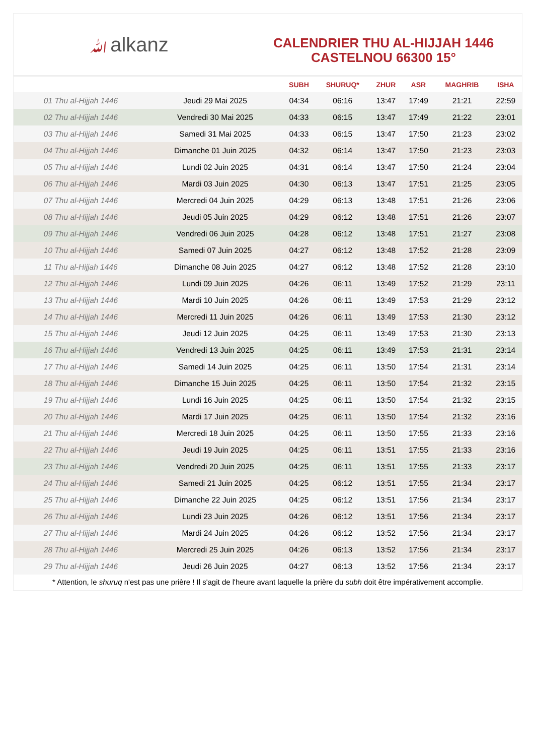ﷲalkanz
CALENDRIER THU AL-HIJJAH 1446
CASTELNOU 66300 15°
| | | SUBH | SHURUQ* | ZHUR | ASR | MAGHRIB | ISHA |
| --- | --- | --- | --- | --- | --- | --- | --- |
| 01 Thu al-Hijjah 1446 | Jeudi 29 Mai 2025 | 04:34 | 06:16 | 13:47 | 17:49 | 21:21 | 22:59 |
| 02 Thu al-Hijjah 1446 | Vendredi 30 Mai 2025 | 04:33 | 06:15 | 13:47 | 17:49 | 21:22 | 23:01 |
| 03 Thu al-Hijjah 1446 | Samedi 31 Mai 2025 | 04:33 | 06:15 | 13:47 | 17:50 | 21:23 | 23:02 |
| 04 Thu al-Hijjah 1446 | Dimanche 01 Juin 2025 | 04:32 | 06:14 | 13:47 | 17:50 | 21:23 | 23:03 |
| 05 Thu al-Hijjah 1446 | Lundi 02 Juin 2025 | 04:31 | 06:14 | 13:47 | 17:50 | 21:24 | 23:04 |
| 06 Thu al-Hijjah 1446 | Mardi 03 Juin 2025 | 04:30 | 06:13 | 13:47 | 17:51 | 21:25 | 23:05 |
| 07 Thu al-Hijjah 1446 | Mercredi 04 Juin 2025 | 04:29 | 06:13 | 13:48 | 17:51 | 21:26 | 23:06 |
| 08 Thu al-Hijjah 1446 | Jeudi 05 Juin 2025 | 04:29 | 06:12 | 13:48 | 17:51 | 21:26 | 23:07 |
| 09 Thu al-Hijjah 1446 | Vendredi 06 Juin 2025 | 04:28 | 06:12 | 13:48 | 17:51 | 21:27 | 23:08 |
| 10 Thu al-Hijjah 1446 | Samedi 07 Juin 2025 | 04:27 | 06:12 | 13:48 | 17:52 | 21:28 | 23:09 |
| 11 Thu al-Hijjah 1446 | Dimanche 08 Juin 2025 | 04:27 | 06:12 | 13:48 | 17:52 | 21:28 | 23:10 |
| 12 Thu al-Hijjah 1446 | Lundi 09 Juin 2025 | 04:26 | 06:11 | 13:49 | 17:52 | 21:29 | 23:11 |
| 13 Thu al-Hijjah 1446 | Mardi 10 Juin 2025 | 04:26 | 06:11 | 13:49 | 17:53 | 21:29 | 23:12 |
| 14 Thu al-Hijjah 1446 | Mercredi 11 Juin 2025 | 04:26 | 06:11 | 13:49 | 17:53 | 21:30 | 23:12 |
| 15 Thu al-Hijjah 1446 | Jeudi 12 Juin 2025 | 04:25 | 06:11 | 13:49 | 17:53 | 21:30 | 23:13 |
| 16 Thu al-Hijjah 1446 | Vendredi 13 Juin 2025 | 04:25 | 06:11 | 13:49 | 17:53 | 21:31 | 23:14 |
| 17 Thu al-Hijjah 1446 | Samedi 14 Juin 2025 | 04:25 | 06:11 | 13:50 | 17:54 | 21:31 | 23:14 |
| 18 Thu al-Hijjah 1446 | Dimanche 15 Juin 2025 | 04:25 | 06:11 | 13:50 | 17:54 | 21:32 | 23:15 |
| 19 Thu al-Hijjah 1446 | Lundi 16 Juin 2025 | 04:25 | 06:11 | 13:50 | 17:54 | 21:32 | 23:15 |
| 20 Thu al-Hijjah 1446 | Mardi 17 Juin 2025 | 04:25 | 06:11 | 13:50 | 17:54 | 21:32 | 23:16 |
| 21 Thu al-Hijjah 1446 | Mercredi 18 Juin 2025 | 04:25 | 06:11 | 13:50 | 17:55 | 21:33 | 23:16 |
| 22 Thu al-Hijjah 1446 | Jeudi 19 Juin 2025 | 04:25 | 06:11 | 13:51 | 17:55 | 21:33 | 23:16 |
| 23 Thu al-Hijjah 1446 | Vendredi 20 Juin 2025 | 04:25 | 06:11 | 13:51 | 17:55 | 21:33 | 23:17 |
| 24 Thu al-Hijjah 1446 | Samedi 21 Juin 2025 | 04:25 | 06:12 | 13:51 | 17:55 | 21:34 | 23:17 |
| 25 Thu al-Hijjah 1446 | Dimanche 22 Juin 2025 | 04:25 | 06:12 | 13:51 | 17:56 | 21:34 | 23:17 |
| 26 Thu al-Hijjah 1446 | Lundi 23 Juin 2025 | 04:26 | 06:12 | 13:51 | 17:56 | 21:34 | 23:17 |
| 27 Thu al-Hijjah 1446 | Mardi 24 Juin 2025 | 04:26 | 06:12 | 13:52 | 17:56 | 21:34 | 23:17 |
| 28 Thu al-Hijjah 1446 | Mercredi 25 Juin 2025 | 04:26 | 06:13 | 13:52 | 17:56 | 21:34 | 23:17 |
| 29 Thu al-Hijjah 1446 | Jeudi 26 Juin 2025 | 04:27 | 06:13 | 13:52 | 17:56 | 21:34 | 23:17 |
* Attention, le shuruq n'est pas une prière ! Il s'agit de l'heure avant laquelle la prière du subh doit être impérativement accomplie.